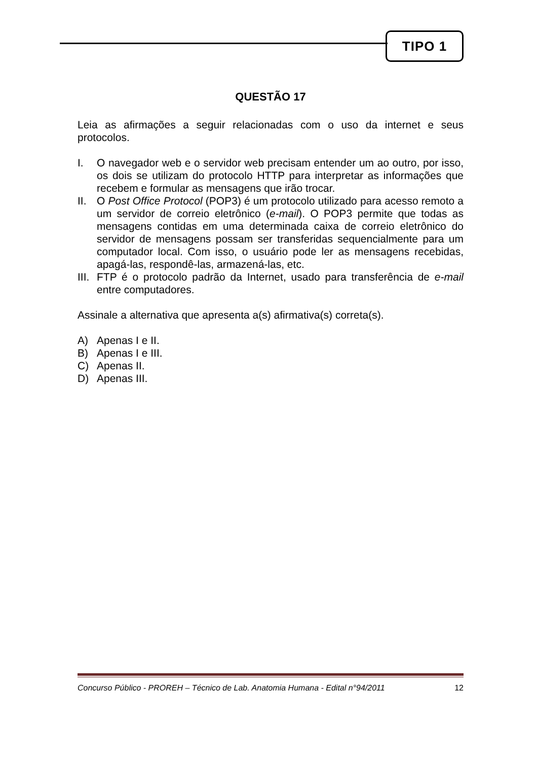TIPO 1
QUESTÃO 17
Leia as afirmações a seguir relacionadas com o uso da internet e seus protocolos.
I. O navegador web e o servidor web precisam entender um ao outro, por isso, os dois se utilizam do protocolo HTTP para interpretar as informações que recebem e formular as mensagens que irão trocar.
II. O Post Office Protocol (POP3) é um protocolo utilizado para acesso remoto a um servidor de correio eletrônico (e-mail). O POP3 permite que todas as mensagens contidas em uma determinada caixa de correio eletrônico do servidor de mensagens possam ser transferidas sequencialmente para um computador local. Com isso, o usuário pode ler as mensagens recebidas, apagá-las, respondê-las, armazená-las, etc.
III.
FTP é o protocolo padrão da Internet, usado para transferência de e-mail entre computadores.
Assinale a alternativa que apresenta a(s) afirmativa(s) correta(s).
A) Apenas I e II.
B) Apenas I e III.
C) Apenas II.
D) Apenas III.
Concurso Público - PROREH – Técnico de Lab. Anatomia Humana - Edital n°94/2011 12